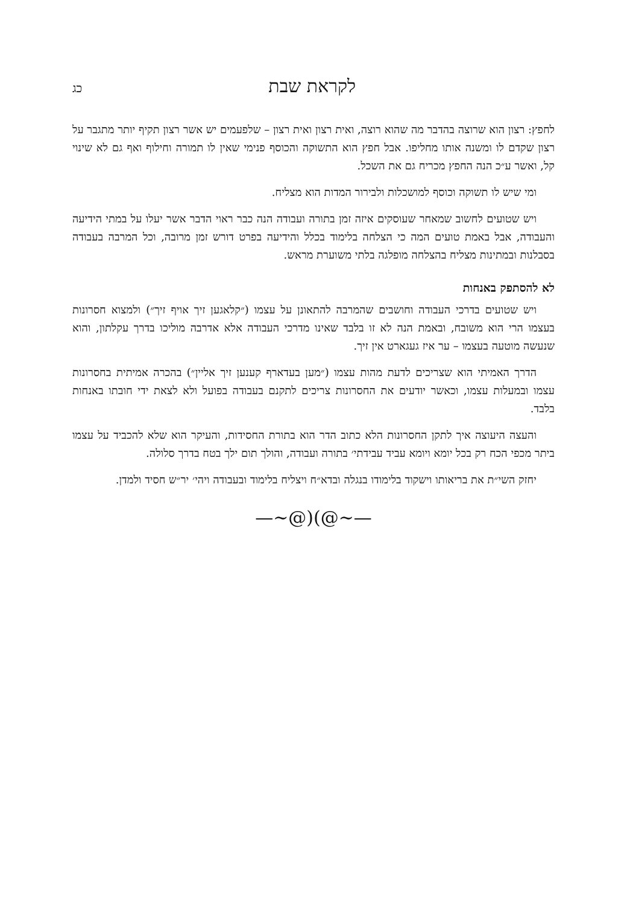לקראת שבת כג
לחפץ: רצון הוא שרוצה בהדבר מה שהוא רוצה, ואית רצון ואית רצון – שלפעמים יש אשר רצון תקיף יותר מתגבר על רצון שקדם לו ומשנה אותו מחליפו. אבל חפץ הוא התשוקה והכוסף פנימי שאין לו תמורה וחילוף ואף גם לא שינוי קל, ואשר ע״כ הנה החפץ מכריח גם את השכל.
ומי שיש לו תשוקה וכוסף למושכלות ולבירור המדות הוא מצליח.
ויש שטועים לחשוב שמאחר שעוסקים איזה זמן בתורה ועבודה הנה כבר ראוי הדבר אשר יעלו על במתי הידיעה והעבודה, אבל באמת טועים המה כי הצלחה בלימוד בכלל והידיעה בפרט דורש זמן מרובה, וכל המרבה בעבודה בסבלנות ובמתינות מצליח בהצלחה מופלגה בלתי משוערת מראש.
לא להסתפק באנחות
ויש שטועים בדרכי העבודה וחושבים שהמרבה להתאונן על עצמו (״קלאגען זיך אויף זיך״) ולמצוא חסרונות בעצמו הרי הוא משובח, ובאמת הנה לא זו בלבד שאינו מדרכי העבודה אלא אדרבה מוליכו בדרך עקלתון, והוא שנעשה מוטעה בעצמו – ער איז געגארט אין זיך.
הדרך האמיתי הוא שצריכים לדעת מהות עצמו (״מען בעדארף קענען זיך אליין״) בהכרה אמיתית בחסרונות עצמו ובמעלות עצמו, וכאשר יודעים את החסרונות צריכים לתקנם בעבודה בפועל ולא לצאת ידי חובתו באנחות בלבד.
והעצה היעוצה איך לתקן החסרונות הלא כתוב הדר הוא בתורת החסידות, והעיקר הוא שלא להכביד על עצמו ביתר מכפי הכח רק בכל יומא ויומא עביד עבידתי׳ בתורה ועבודה, והולך תום ילך בטח בדרך סלולה.
יחזק השי״ת את בריאותו וישקוד בלימודו בנגלה ובדא״ח ויצליח בלימוד ובעבודה ויהי׳ יר״ש חסיד ולמדן.
—∽@)(@∽—